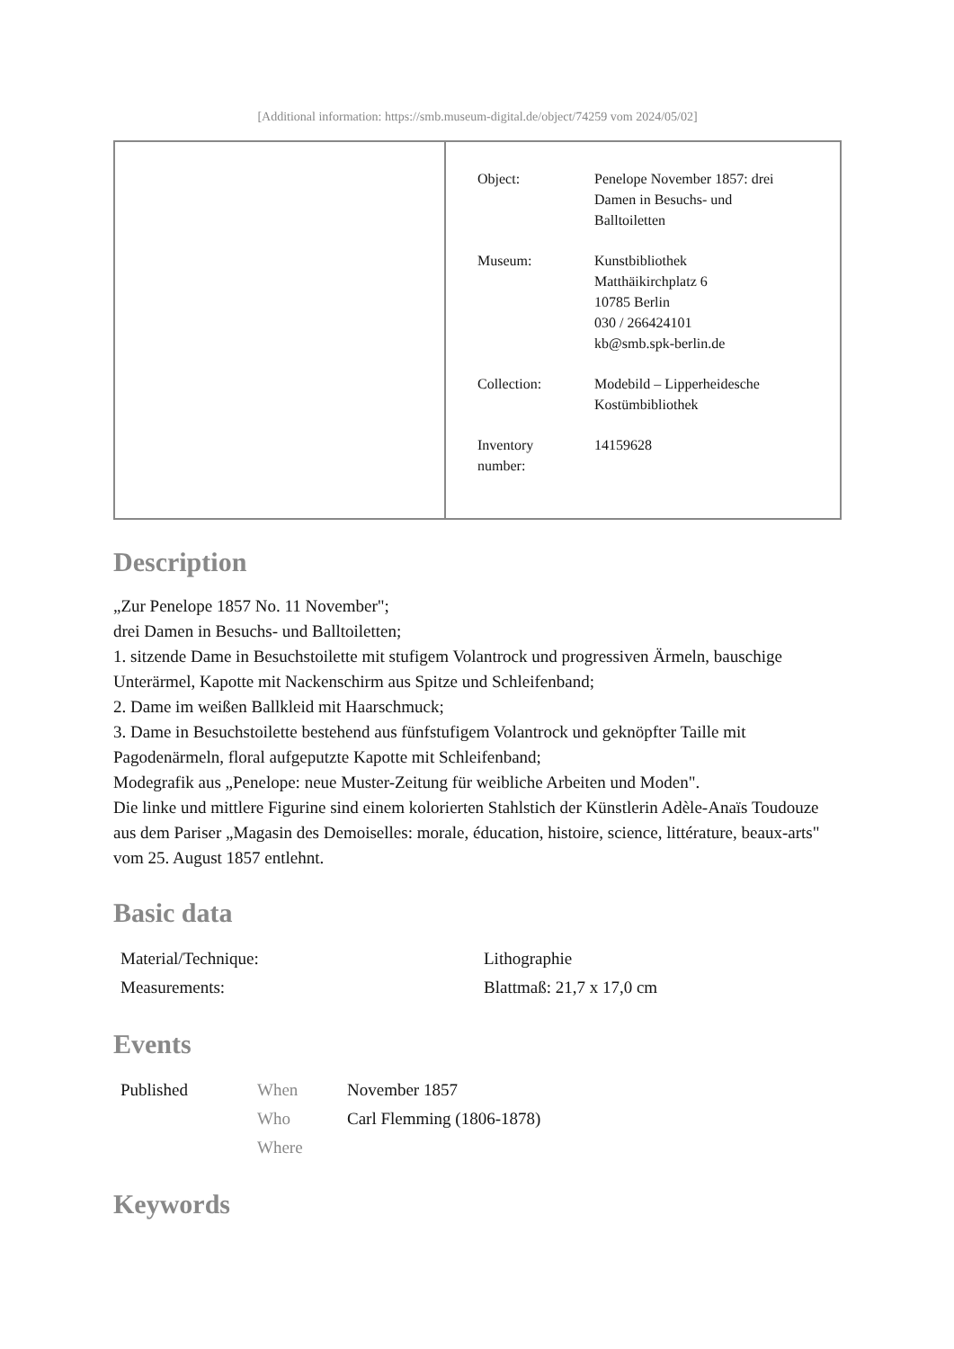[Additional information: https://smb.museum-digital.de/object/74259 vom 2024/05/02]
| | / Object: / Penelope November 1857: drei Damen in Besuchs- und Balltoiletten / / Museum: / Kunstbibliothek Matthäikirchplatz 6 10785 Berlin 030 / 266424101 kb@smb.spk-berlin.de / / Collection: / Modebild – Lipperheidesche Kostümbibliothek / / Inventory number: / 14159628 / |
Description
„Zur Penelope 1857 No. 11 November";
drei Damen in Besuchs- und Balltoiletten;
1. sitzende Dame in Besuchstoilette mit stufigem Volantrock und progressiven Ärmeln, bauschige Unterärmel, Kapotte mit Nackenschirm aus Spitze und Schleifenband;
2. Dame im weißen Ballkleid mit Haarschmuck;
3. Dame in Besuchstoilette bestehend aus fünfstufigem Volantrock und geknöpfter Taille mit Pagodenärmeln, floral aufgeputzte Kapotte mit Schleifenband;
Modegrafik aus „Penelope: neue Muster-Zeitung für weibliche Arbeiten und Moden".
Die linke und mittlere Figurine sind einem kolorierten Stahlstich der Künstlerin Adèle-Anaïs Toudouze aus dem Pariser „Magasin des Demoiselles: morale, éducation, histoire, science, littérature, beaux-arts" vom 25. August 1857 entlehnt.
Basic data
| Material/Technique: | Lithographie |
| Measurements: | Blattmaß: 21,7 x 17,0 cm |
Events
| Published | When | November 1857 |
| | Who | Carl Flemming (1806-1878) |
| | Where | |
Keywords